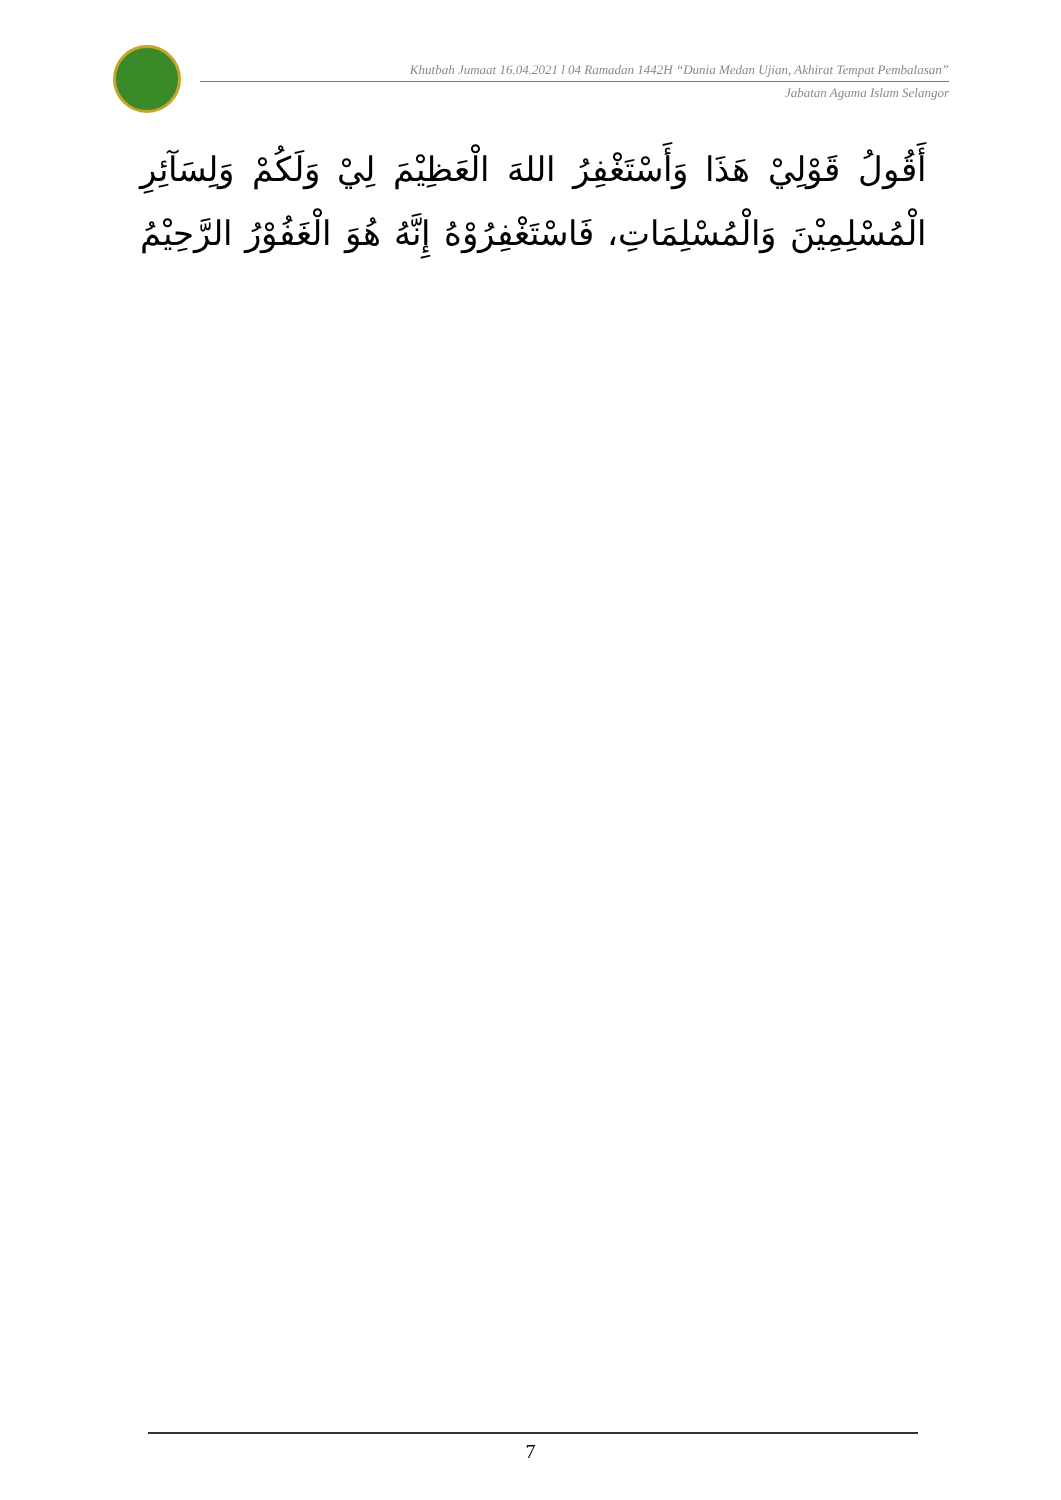Khutbah Jumaat 16.04.2021 l 04 Ramadan 1442H “Dunia Medan Ujian, Akhirat Tempat Pembalasan”
Jabatan Agama Islam Selangor
أَقُولُ قَوْلِيْ هَذَا وَأَسْتَغْفِرُ اللهَ الْعَظِيْمَ لِيْ وَلَكُمْ وَلِسَآئِرِ الْمُسْلِمِيْنَ وَالْمُسْلِمَاتِ، فَاسْتَغْفِرُوْهُ إِنَّهُ هُوَ الْغَفُوْرُ الرَّحِيْمُ
7